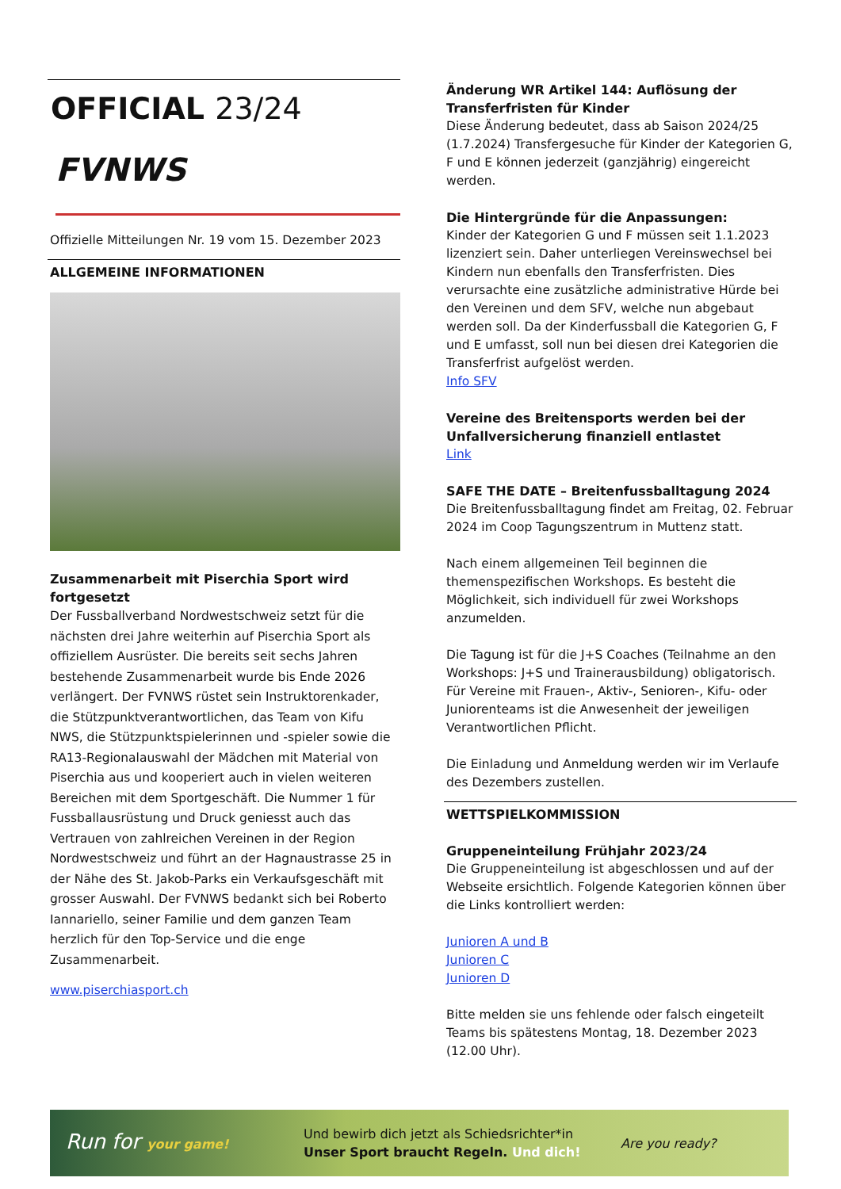OFFICIAL 23/24
FVNWS
Offizielle Mitteilungen Nr. 19 vom 15. Dezember 2023
ALLGEMEINE INFORMATIONEN
Zusammenarbeit mit Piserchia Sport wird fortge­setzt
Der Fussballverband Nordwestschweiz setzt für die nächsten drei Jahre weiterhin auf Piserchia Sport als offiziellem Ausrüster. Die bereits seit sechs Jahren bestehende Zusammenarbeit wurde bis Ende 2026 verlängert. Der FVNWS rüstet sein Instruktorenkader, die Stützpunktverantwortlichen, das Team von Kifu NWS, die Stützpunktspielerinnen und -spieler sowie die RA13-Regionalauswahl der Mädchen mit Material von Piserchia aus und kooperiert auch in vielen weiteren Bereichen mit dem Sportgeschäft. Die Nummer 1 für Fussballausrüstung und Druck geniesst auch das Vertrauen von zahlreichen Vereinen in der Region Nordwestschweiz und führt an der Hagnaustrasse 25 in der Nähe des St. Jakob-Parks ein Verkaufsgeschäft mit grosser Auswahl. Der FVNWS bedankt sich bei Roberto Iannariello, seiner Familie und dem ganzen Team herzlich für den Top-Service und die enge Zusammenarbeit.
www.piserchiasport.ch
Änderung WR Artikel 144: Auflösung der Transfer­fristen für Kinder
Diese Änderung bedeutet, dass ab Saison 2024/25 (1.7.2024) Transfergesuche für Kinder der Kategorien G, F und E können jederzeit (ganzjährig) eingereicht werden.
Die Hintergründe für die Anpassungen:
Kinder der Kategorien G und F müssen seit 1.1.2023 lizenziert sein. Daher unterliegen Vereinswechsel bei Kindern nun ebenfalls den Transferfristen. Dies verursachte eine zusätzliche administrative Hürde bei den Vereinen und dem SFV, welche nun abgebaut werden soll. Da der Kinderfussball die Kategorien G, F und E umfasst, soll nun bei diesen drei Kategorien die Transferfrist aufgelöst werden.
Info SFV
Vereine des Breitensports werden bei der Unfallver­sicherung finanziell entlastet
Link
SAFE THE DATE – Breitenfussballtagung 2024
Die Breitenfussballtagung findet am Freitag, 02. Februar 2024 im Coop Tagungszentrum in Muttenz statt.
Nach einem allgemeinen Teil beginnen die themenspezifischen Workshops. Es besteht die Möglichkeit, sich individuell für zwei Workshops anzumelden.
Die Tagung ist für die J+S Coaches (Teilnahme an den Workshops: J+S und Trainerausbildung) obligatorisch. Für Vereine mit Frauen-, Aktiv-, Senioren-, Kifu- oder Juniorenteams ist die Anwesenheit der jeweiligen Verantwortlichen Pflicht.
Die Einladung und Anmeldung werden wir im Verlaufe des Dezembers zustellen.
WETTSPIELKOMMISSION
Gruppeneinteilung Frühjahr 2023/24
Die Gruppeneinteilung ist abgeschlossen und auf der Webseite ersichtlich. Folgende Kategorien können über die Links kontrolliert werden:
Junioren A und B
Junioren C
Junioren D
Bitte melden sie uns fehlende oder falsch eingeteilt Teams bis spätestens Montag, 18. Dezember 2023 (12.00 Uhr).
Run for your game!
Und bewirb dich jetzt als Schiedsrichter*in
Unser Sport braucht Regeln. Und dich!
Are you ready?